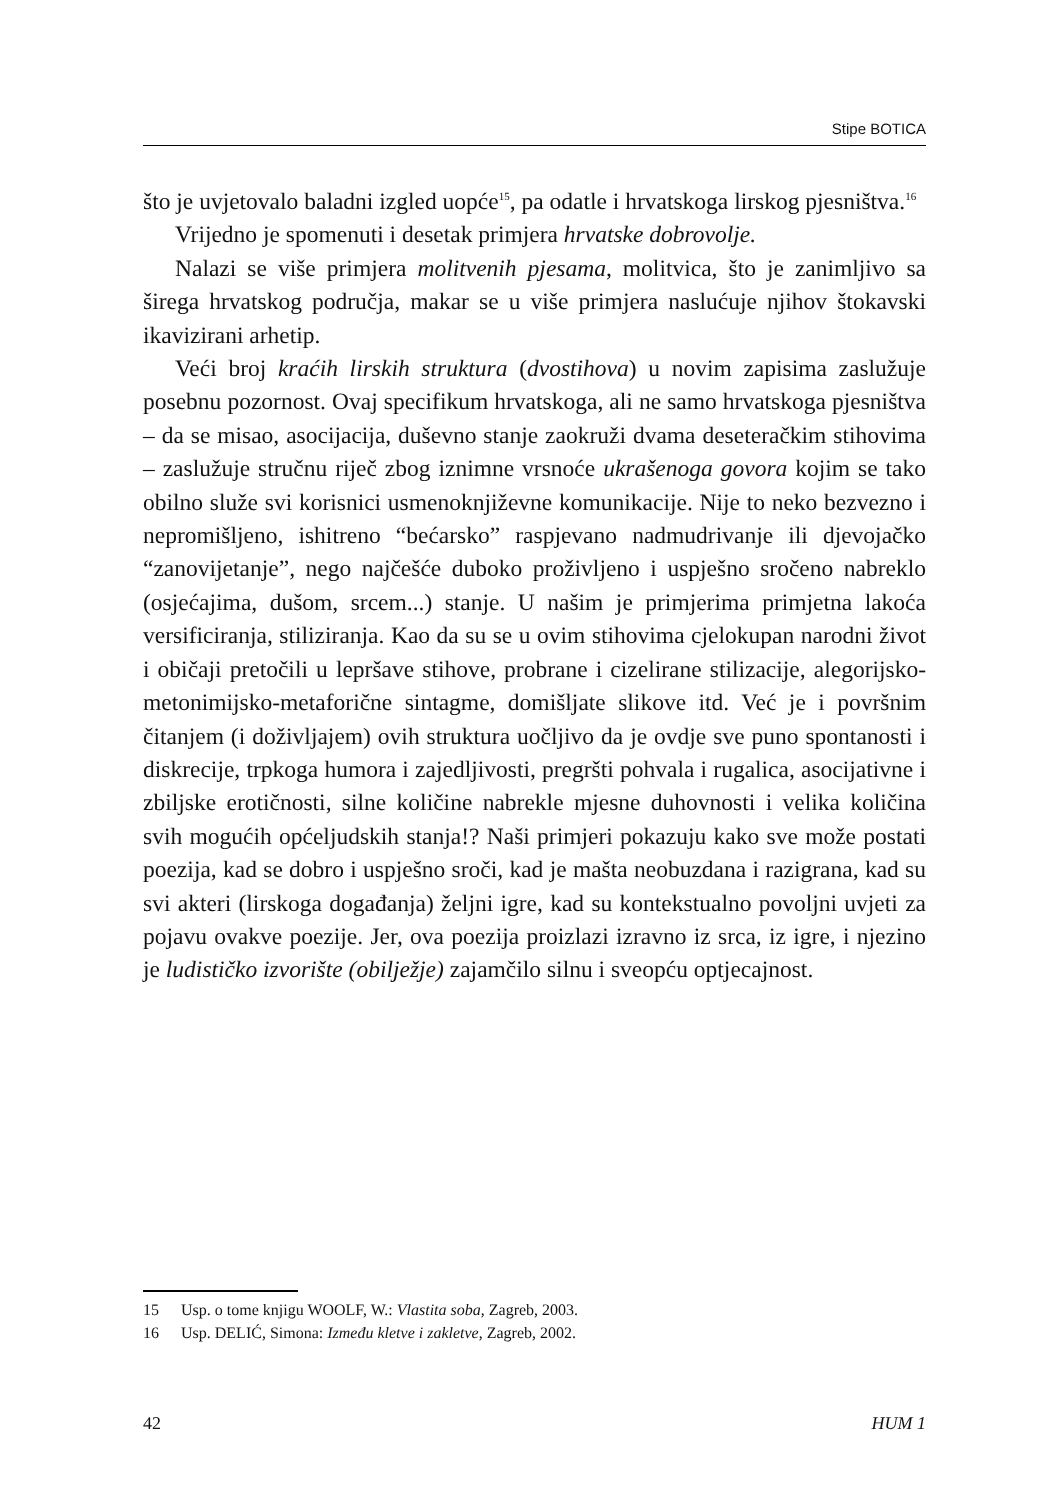Stipe BOTICA
što je uvjetovalo baladni izgled uopće<sup>15</sup>, pa odatle i hrvatskoga lirskog pjesništva.<sup>16</sup>
Vrijedno je spomenuti i desetak primjera hrvatske dobrovolje.
Nalazi se više primjera molitvenih pjesama, molitvica, što je zanimljivo sa širega hrvatskog područja, makar se u više primjera naslućuje njihov štokavski ikavizirani arhetip.
Veći broj kraćih lirskih struktura (dvostihova) u novim zapisima zaslužuje posebnu pozornost. Ovaj specifikum hrvatskoga, ali ne samo hrvatskoga pjesništva – da se misao, asocijacija, duševno stanje zaokruži dvama deseteračkim stihovima – zaslužuje stručnu riječ zbog iznimne vrsnoće ukrašenoga govora kojim se tako obilno služe svi korisnici usmenoknjiževne komunikacije. Nije to neko bezvezno i nepromišljeno, ishitreno “bećarsko” raspjevano nadmudrivanje ili djevojačko “zanovijetanje”, nego najčešće duboko proživljeno i uspješno sročeno nabreklo (osjećajima, dušom, srcem...) stanje. U našim je primjerima primjetna lakoća versificiranja, stiliziranja. Kao da su se u ovim stihovima cjelokupan narodni život i običaji pretočili u lepršave stihove, probrane i cizelirane stilizacije, alegorijsko-metonimijsko-metaforične sintagme, domišljate slikove itd. Već je i površnim čitanjem (i doživljajem) ovih struktura uočljivo da je ovdje sve puno spontanosti i diskrecije, trpkoga humora i zajedljivosti, pregršti pohvala i rugalica, asocijativne i zbiljske erotičnosti, silne količine nabrekle mjesne duhovnosti i velika količina svih mogućih općeljudskih stanja!? Naši primjeri pokazuju kako sve može postati poezija, kad se dobro i uspješno sroči, kad je mašta neobuzdana i razigrana, kad su svi akteri (lirskoga događanja) željni igre, kad su kontekstualno povoljni uvjeti za pojavu ovakve poezije. Jer, ova poezija proizlazi izravno iz srca, iz igre, i njezino je ludističko izvorište (obilježje) zajamčilo silnu i sveopću optjecajnost.
15 Usp. o tome knjigu WOOLF, W.: Vlastita soba, Zagreb, 2003.
16 Usp. DELIĆ, Simona: Između kletve i zakletve, Zagreb, 2002.
42 HUM 1